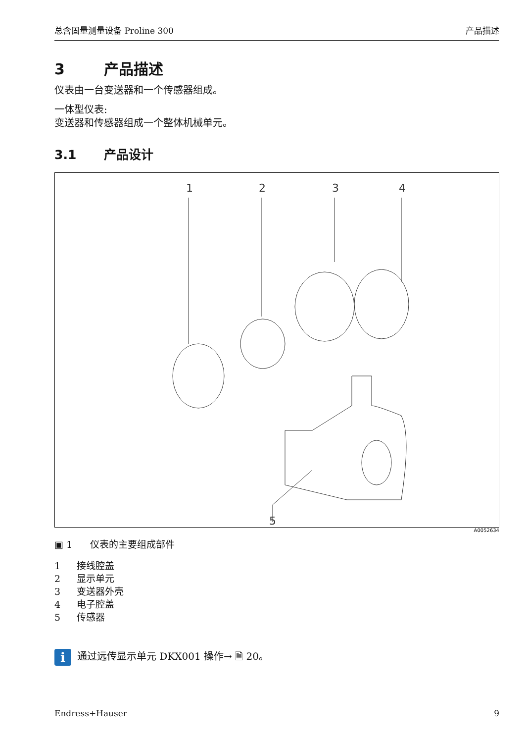总含固量测量设备 Proline 300 产品描述
3 产品描述
仪表由一台变送器和一个传感器组成。
一体型仪表:
变送器和传感器组成一个整体机械单元。
3.1 产品设计
1
2
3
4
5
A0052634
▣ 1 仪表的主要组成部件
1 接线腔盖
2 显示单元
3 变送器外壳
4 电子腔盖
5 传感器
i
通过远传显示单元 DKX001 操作→ 🗎 20。
Endress+Hauser 9